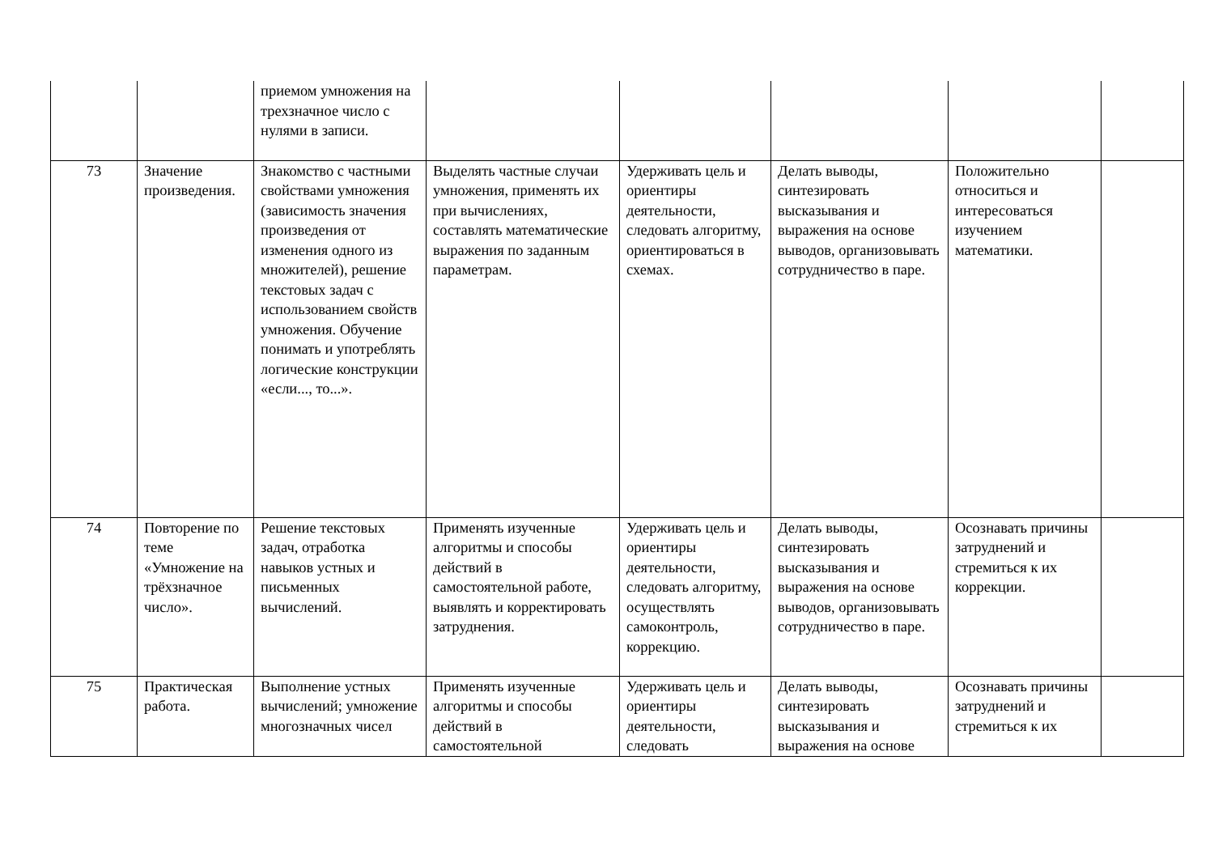| | | приемом умножения на трехзначное число с нулями в записи. | | | | | |
| 73 | Значение произведения. | Знакомство с частными свойствами умножения (зависимость значения произведения от изменения одного из множителей), решение текстовых задач с использованием свойств умножения. Обучение понимать и употреблять логические конструкции «если..., то...». | Выделять частные случаи умножения, применять их при вычислениях, составлять математические выражения по заданным параметрам. | Удерживать цель и ориентиры деятельности, следовать алгоритму, ориентироваться в схемах. | Делать выводы, синтезировать высказывания и выражения на основе выводов, организовывать сотрудничество в паре. | Положительно относиться и интересоваться изучением математики. | |
| 74 | Повторение по теме «Умножение на трёхзначное число». | Решение текстовых задач, отработка навыков устных и письменных вычислений. | Применять изученные алгоритмы и способы действий в самостоятельной работе, выявлять и корректировать затруднения. | Удерживать цель и ориентиры деятельности, следовать алгоритму, осуществлять самоконтроль, коррекцию. | Делать выводы, синтезировать высказывания и выражения на основе выводов, организовывать сотрудничество в паре. | Осознавать причины затруднений и стремиться к их коррекции. | |
| 75 | Практическая работа. | Выполнение устных вычислений; умножение многозначных чисел | Применять изученные алгоритмы и способы действий в самостоятельной | Удерживать цель и ориентиры деятельности, следовать | Делать выводы, синтезировать высказывания и выражения на основе | Осознавать причины затруднений и стремиться к их | |